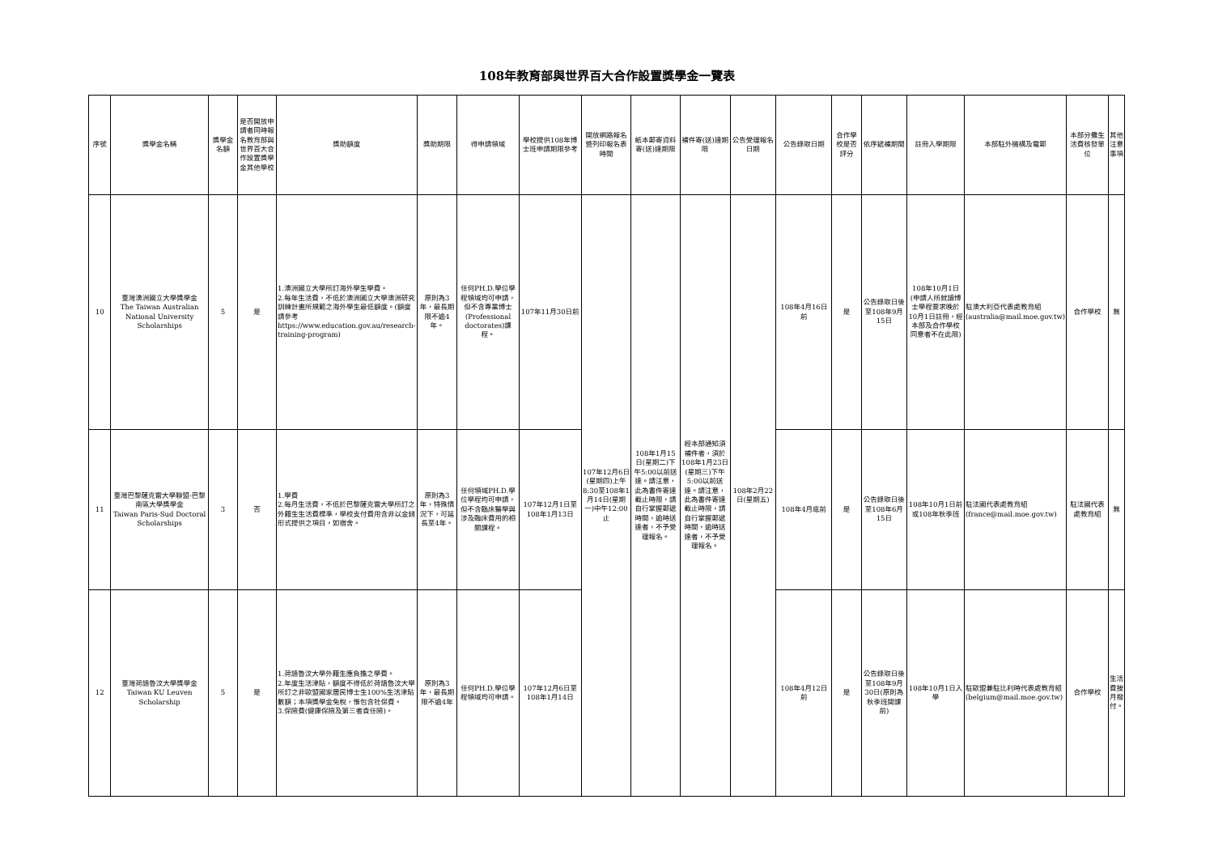108年教育部與世界百大合作設置獎學金一覽表
| 序號 | 獎學金名稱 | 獎學金名額 | 是否開放申請者同時報名教育部與世界百大合作設置獎學金其他學校 | 獎助額度 | 獎助期限 | 得申請領域 | 學校提供108年博士班申請期限參考 | 開放網路報名暨列印報名表時間 | 紙本郵寄資料寄(送)達期限 | 補件寄(送)達期限 | 公告受理報名日期 | 公告錄取日期 | 合作學校是否評分 | 依序遞補期間 | 註冊入學期限 | 本部駐外機構及電郵 | 本部分攤生活費核發單位 | 其他注意事項 |
| --- | --- | --- | --- | --- | --- | --- | --- | --- | --- | --- | --- | --- | --- | --- | --- | --- | --- | --- |
| 10 | 臺灣澳洲國立大學獎學金 The Taiwan Australian National University Scholarships | 5 | 是 | 1.澳洲國立大學所訂海外學生學費。 2.每年生活費，不低於澳洲國立大學澳洲研究訓練計畫所規範之海外學生最低額度。(額度請參考https://www.education.gov.au/research-training-program) | 原則為3年，最長期限不逾4年。 | 任何PH.D.學位學程領域均可申請，但不含專業博士(Professional doctorates)課程。 | 107年11月30日前 | 107年12月6日(星期四)上午8:30至108年1月14日(星期一)中午12:00止 | 108年1月15日(星期二)下午5:00以前送達。請注意，此為書件寄達截止時限，請自行掌握郵遞時間，逾時送達者，不予受理報名。 | 經本部通知須補件者，須於108年1月23日(星期三)下午5:00以前送達。請注意，此為書件寄達截止時限，請自行掌握郵遞時間，逾時送達者，不予受理報名。 | 108年2月22日(星期五) | 108年4月16日前 | 是 | 公告錄取日後至108年9月15日 | 108年10月1日(申請人所就讀博士學程要求晚於10月1日註冊，經本部及合作學校同意者不在此限) | 駐澳大利亞代表處教育組(australia@mail.moe.gov.tw) | 合作學校 | 無 |
| 11 | 臺灣巴黎薩克雷大學聯盟-巴黎南區大學獎學金 Taiwan Paris-Sud Doctoral Scholarships | 3 | 否 | 1.學費 2.每月生活費，不低於巴黎薩克雷大學所訂之外籍生生活費標準，學校支付費用含非以金錢形式提供之項目，如宿舍。 | 原則為3年，特殊情況下，可延長至4年。 | 任何領域PH.D.學位學程均可申請，但不含臨床醫學與涉及臨床費用的相關課程。 | 107年12月1日至108年1月13日 | | | | | 108年4月底前 | 是 | 公告錄取日後至108年6月15日 | 108年10月1日前或108年秋季班 | 駐法國代表處教育組(france@mail.moe.gov.tw) | 駐法國代表處教育組 | 無 |
| 12 | 臺灣荷語魯汶大學獎學金 Taiwan KU Leuven Scholarship | 5 | 是 | 1.荷語魯汶大學外籍生應負擔之學費。 2.年度生活津貼，額度不得低於荷語魯汶大學所訂之非歐盟國家居民博士生100%生活津貼數額；本項獎學金免稅，惟包含社保費。 3.保險費(健康保險及第三者責任險)。 | 原則為3年，最長期限不逾4年 | 任何PH.D.學位學程領域均可申請。 | 107年12月6日至108年1月14日 | | | | | 108年4月12日前 | 是 | 公告錄取日後至108年9月30日(原則為秋季班開課前) | 108年10月1日入學 | 駐歐盟兼駐比利時代表處教育組(belgium@mail.moe.gov.tw) | 合作學校 | 生活費按月撥付。 |